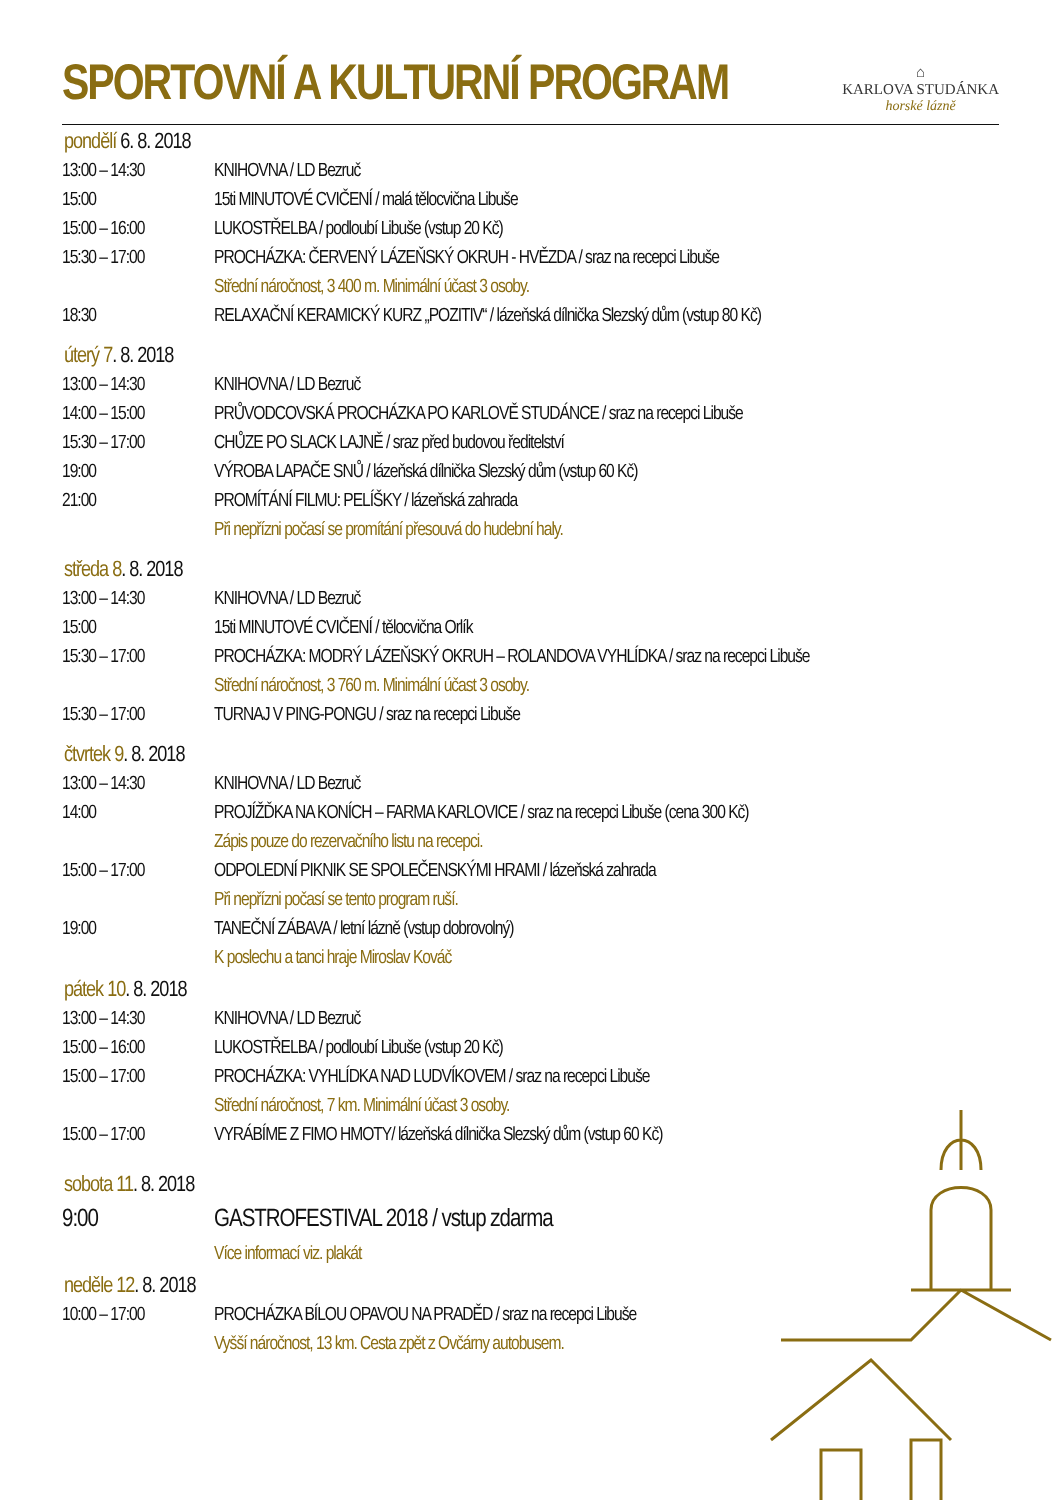SPORTOVNÍ A KULTURNÍ PROGRAM
⌂
KARLOVA STUDÁNKA
horské lázně
pondělí 6. 8. 2018
13:00 – 14:30 KNIHOVNA / LD Bezruč
15:00 15ti MINUTOVÉ CVIČENÍ / malá tělocvična Libuše
15:00 – 16:00 LUKOSTŘELBA / podloubí Libuše (vstup 20 Kč)
15:30 – 17:00 PROCHÁZKA: ČERVENÝ LÁZEŇSKÝ OKRUH - HVĚZDA / sraz na recepci Libuše
Střední náročnost, 3 400 m. Minimální účast 3 osoby.
18:30 RELAXAČNÍ KERAMICKÝ KURZ „POZITIV“ / lázeňská dílnička Slezský dům (vstup 80 Kč)
úterý 7. 8. 2018
13:00 – 14:30 KNIHOVNA / LD Bezruč
14:00 – 15:00 PRŮVODCOVSKÁ PROCHÁZKA PO KARLOVĚ STUDÁNCE / sraz na recepci Libuše
15:30 – 17:00 CHŮZE PO SLACK LAJNĚ / sraz před budovou ředitelství
19:00 VÝROBA LAPAČE SNŮ / lázeňská dílnička Slezský dům (vstup 60 Kč)
21:00 PROMÍTÁNÍ FILMU: PELÍŠKY / lázeňská zahrada
Při nepřízni počasí se promítání přesouvá do hudební haly.
středa 8. 8. 2018
13:00 – 14:30 KNIHOVNA / LD Bezruč
15:00 15ti MINUTOVÉ CVIČENÍ / tělocvična Orlík
15:30 – 17:00 PROCHÁZKA: MODRÝ LÁZEŇSKÝ OKRUH – ROLANDOVA VYHLÍDKA / sraz na recepci Libuše
Střední náročnost, 3 760 m. Minimální účast 3 osoby.
15:30 – 17:00 TURNAJ V PING-PONGU / sraz na recepci Libuše
čtvrtek 9. 8. 2018
13:00 – 14:30 KNIHOVNA / LD Bezruč
14:00 PROJÍŽĎKA NA KONÍCH – FARMA KARLOVICE / sraz na recepci Libuše (cena 300 Kč)
Zápis pouze do rezervačního listu na recepci.
15:00 – 17:00 ODPOLEDNÍ PIKNIK SE SPOLEČENSKÝMI HRAMI / lázeňská zahrada
Při nepřízni počasí se tento program ruší.
19:00 TANEČNÍ ZÁBAVA / letní lázně (vstup dobrovolný)
K poslechu a tanci hraje Miroslav Kováč
pátek 10. 8. 2018
13:00 – 14:30 KNIHOVNA / LD Bezruč
15:00 – 16:00 LUKOSTŘELBA / podloubí Libuše (vstup 20 Kč)
15:00 – 17:00 PROCHÁZKA: VYHLÍDKA NAD LUDVÍKOVEM / sraz na recepci Libuše
Střední náročnost, 7 km. Minimální účast 3 osoby.
15:00 – 17:00 VYRÁBÍME Z FIMO HMOTY/ lázeňská dílnička Slezský dům (vstup 60 Kč)
sobota 11. 8. 2018
9:00 GASTROFESTIVAL 2018 / vstup zdarma
Více informací viz. plakát
neděle 12. 8. 2018
10:00 – 17:00 PROCHÁZKA BÍLOU OPAVOU NA PRADĚD / sraz na recepci Libuše
Vyšší náročnost, 13 km. Cesta zpět z Ovčárny autobusem.